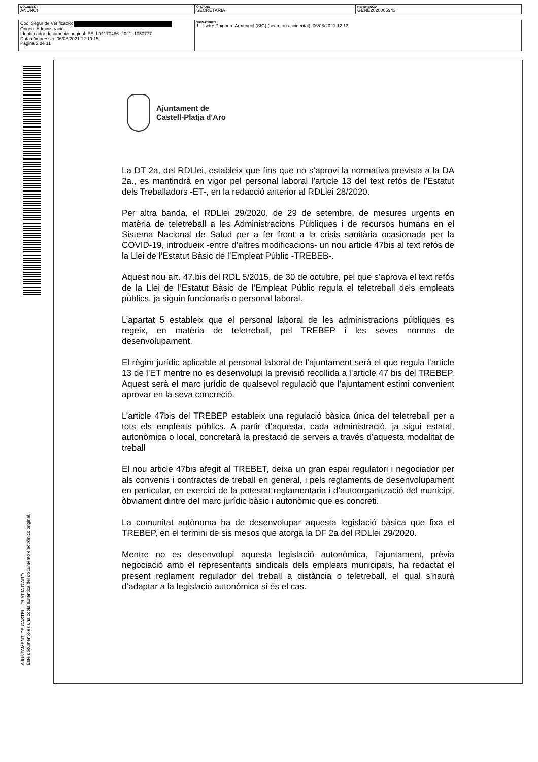| DOCUMENT ANUNCI | ÓRGANO SECRETARIA | REFERENCIA GENE2020005943 |
| Codi Segur de Verificació: Origen: Administració Identificador documento original: ES_L01170486_2021_1050777 Data d'impressió: 06/08/2021 12:19:15 Pàgina 2 de 11 | SIGNATURES 1.- Isidre Puignero Armengol (SIG) (secretari accidental), 06/08/2021 12:13 |
AJUNTAMENT DE CASTELL-PLATJA D'ARO
Este documento es una copia auténtica del documento electrónico original.
Ajuntament de
Castell-Platja d'Aro
La DT 2a, del RDLlei, estableix que fins que no s’aprovi la normativa prevista a la DA 2a., es mantindrà en vigor pel personal laboral l’article 13 del text refós de l’Estatut dels Treballadors -ET-, en la redacció anterior al RDLlei 28/2020.
Per altra banda, el RDLlei 29/2020, de 29 de setembre, de mesures urgents en matèria de teletreball a les Administracions Públiques i de recursos humans en el Sistema Nacional de Salud per a fer front a la crisis sanitària ocasionada per la COVID-19, introdueix -entre d’altres modificacions- un nou article 47bis al text refós de la Llei de l’Estatut Bàsic de l’Empleat Públic -TREBEB-.
Aquest nou art. 47.bis del RDL 5/2015, de 30 de octubre, pel que s’aprova el text refós de la Llei de l’Estatut Bàsic de l’Empleat Públic regula el teletreball dels empleats públics, ja siguin funcionaris o personal laboral.
L’apartat 5 estableix que el personal laboral de les administracions públiques es regeix, en matèria de teletreball, pel TREBEP i les seves normes de desenvolupament.
El règim jurídic aplicable al personal laboral de l’ajuntament serà el que regula l’article 13 de l’ET mentre no es desenvolupi la previsió recollida a l’article 47 bis del TREBEP. Aquest serà el marc jurídic de qualsevol regulació que l’ajuntament estimi convenient aprovar en la seva concreció.
L’article 47bis del TREBEP estableix una regulació bàsica única del teletreball per a tots els empleats públics. A partir d’aquesta, cada administració, ja sigui estatal, autonòmica o local, concretarà la prestació de serveis a través d’aquesta modalitat de treball
El nou article 47bis afegit al TREBET, deixa un gran espai regulatori i negociador per als convenis i contractes de treball en general, i pels reglaments de desenvolupament en particular, en exercici de la potestat reglamentaria i d’autoorganització del municipi, òbviament dintre del marc jurídic bàsic i autonòmic que es concreti.
La comunitat autònoma ha de desenvolupar aquesta legislació bàsica que fixa el TREBEP, en el termini de sis mesos que atorga la DF 2a del RDLlei 29/2020.
Mentre no es desenvolupi aquesta legislació autonòmica, l’ajuntament, prèvia negociació amb el representants sindicals dels empleats municipals, ha redactat el present reglament regulador del treball a distància o teletreball, el qual s’haurà d’adaptar a la legislació autonòmica si és el cas.